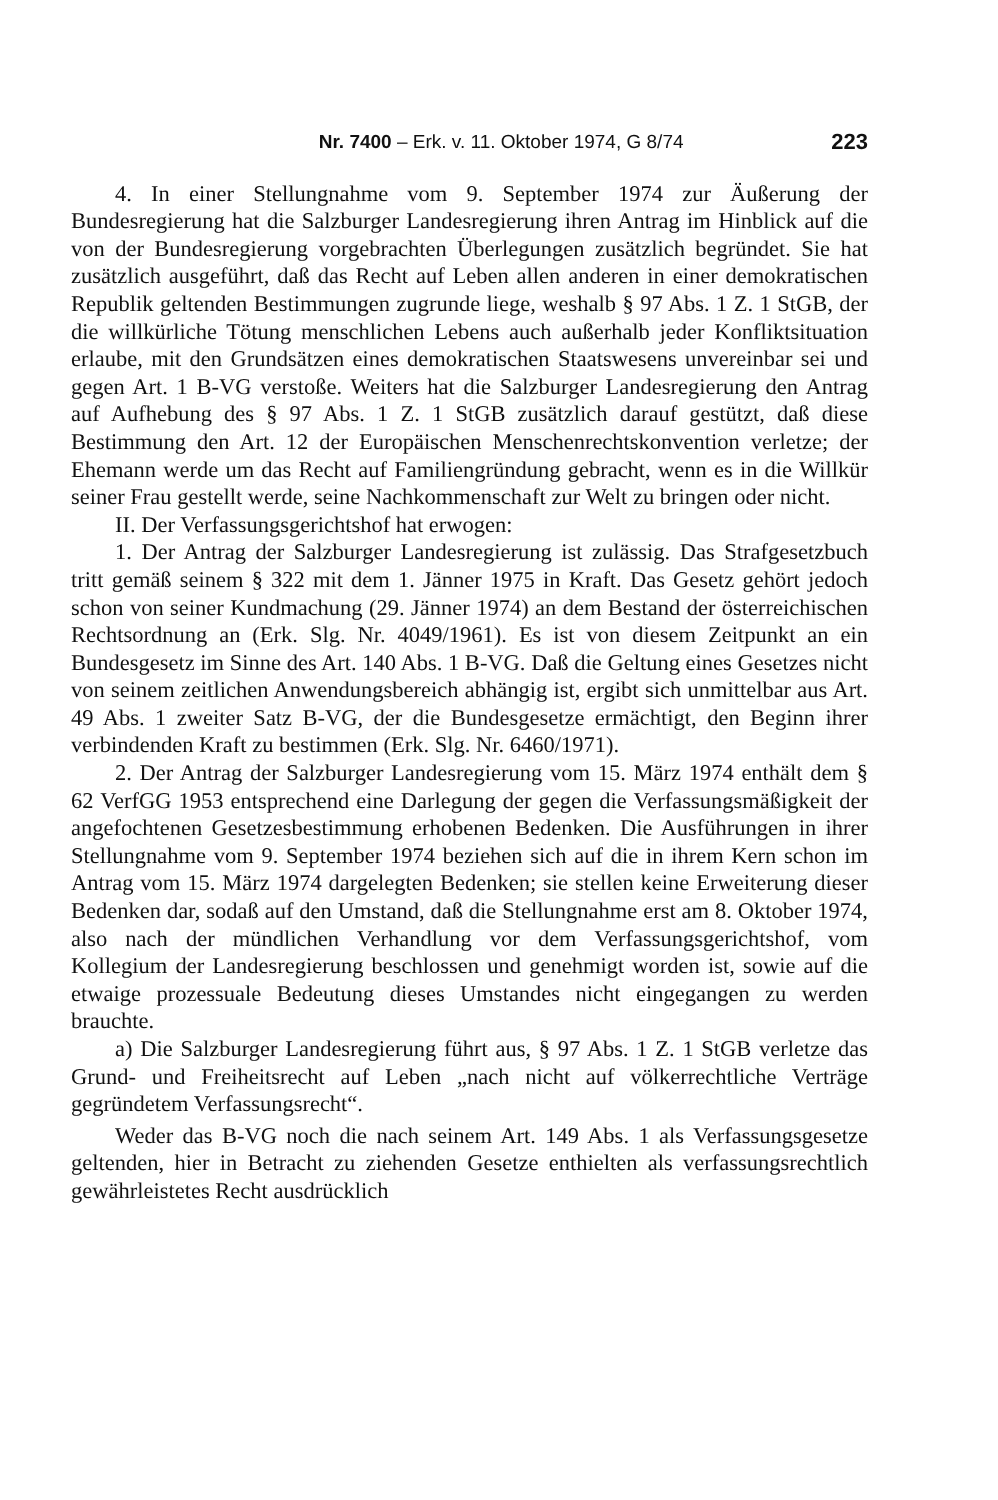Nr. 7400 – Erk. v. 11. Oktober 1974, G 8/74 223
4. In einer Stellungnahme vom 9. September 1974 zur Äußerung der Bundesregierung hat die Salzburger Landesregierung ihren Antrag im Hinblick auf die von der Bundesregierung vorgebrachten Überlegungen zusätzlich begründet. Sie hat zusätzlich ausgeführt, daß das Recht auf Leben allen anderen in einer demokratischen Republik geltenden Bestimmungen zugrunde liege, weshalb § 97 Abs. 1 Z. 1 StGB, der die willkürliche Tötung menschlichen Lebens auch außerhalb jeder Konfliktsituation erlaube, mit den Grundsätzen eines demokratischen Staatswesens unvereinbar sei und gegen Art. 1 B-VG verstoße. Weiters hat die Salzburger Landesregierung den Antrag auf Aufhebung des § 97 Abs. 1 Z. 1 StGB zusätzlich darauf gestützt, daß diese Bestimmung den Art. 12 der Europäischen Menschenrechtskonvention verletze; der Ehemann werde um das Recht auf Familiengründung gebracht, wenn es in die Willkür seiner Frau gestellt werde, seine Nachkommenschaft zur Welt zu bringen oder nicht.
II. Der Verfassungsgerichtshof hat erwogen:
1. Der Antrag der Salzburger Landesregierung ist zulässig. Das Strafgesetzbuch tritt gemäß seinem § 322 mit dem 1. Jänner 1975 in Kraft. Das Gesetz gehört jedoch schon von seiner Kundmachung (29. Jänner 1974) an dem Bestand der österreichischen Rechtsordnung an (Erk. Slg. Nr. 4049/1961). Es ist von diesem Zeitpunkt an ein Bundesgesetz im Sinne des Art. 140 Abs. 1 B-VG. Daß die Geltung eines Gesetzes nicht von seinem zeitlichen Anwendungsbereich abhängig ist, ergibt sich unmittelbar aus Art. 49 Abs. 1 zweiter Satz B-VG, der die Bundesgesetze ermächtigt, den Beginn ihrer verbindenden Kraft zu bestimmen (Erk. Slg. Nr. 6460/1971).
2. Der Antrag der Salzburger Landesregierung vom 15. März 1974 enthält dem § 62 VerfGG 1953 entsprechend eine Darlegung der gegen die Verfassungsmäßigkeit der angefochtenen Gesetzesbestimmung erhobenen Bedenken. Die Ausführungen in ihrer Stellungnahme vom 9. September 1974 beziehen sich auf die in ihrem Kern schon im Antrag vom 15. März 1974 dargelegten Bedenken; sie stellen keine Erweiterung dieser Bedenken dar, sodaß auf den Umstand, daß die Stellungnahme erst am 8. Oktober 1974, also nach der mündlichen Verhandlung vor dem Verfassungsgerichtshof, vom Kollegium der Landesregierung beschlossen und genehmigt worden ist, sowie auf die etwaige prozessuale Bedeutung dieses Umstandes nicht eingegangen zu werden brauchte.
a) Die Salzburger Landesregierung führt aus, § 97 Abs. 1 Z. 1 StGB verletze das Grund- und Freiheitsrecht auf Leben „nach nicht auf völkerrechtliche Verträge gegründetem Verfassungsrecht“.
Weder das B-VG noch die nach seinem Art. 149 Abs. 1 als Verfassungsgesetze geltenden, hier in Betracht zu ziehenden Gesetze enthielten als verfassungsrechtlich gewährleistetes Recht ausdrücklich